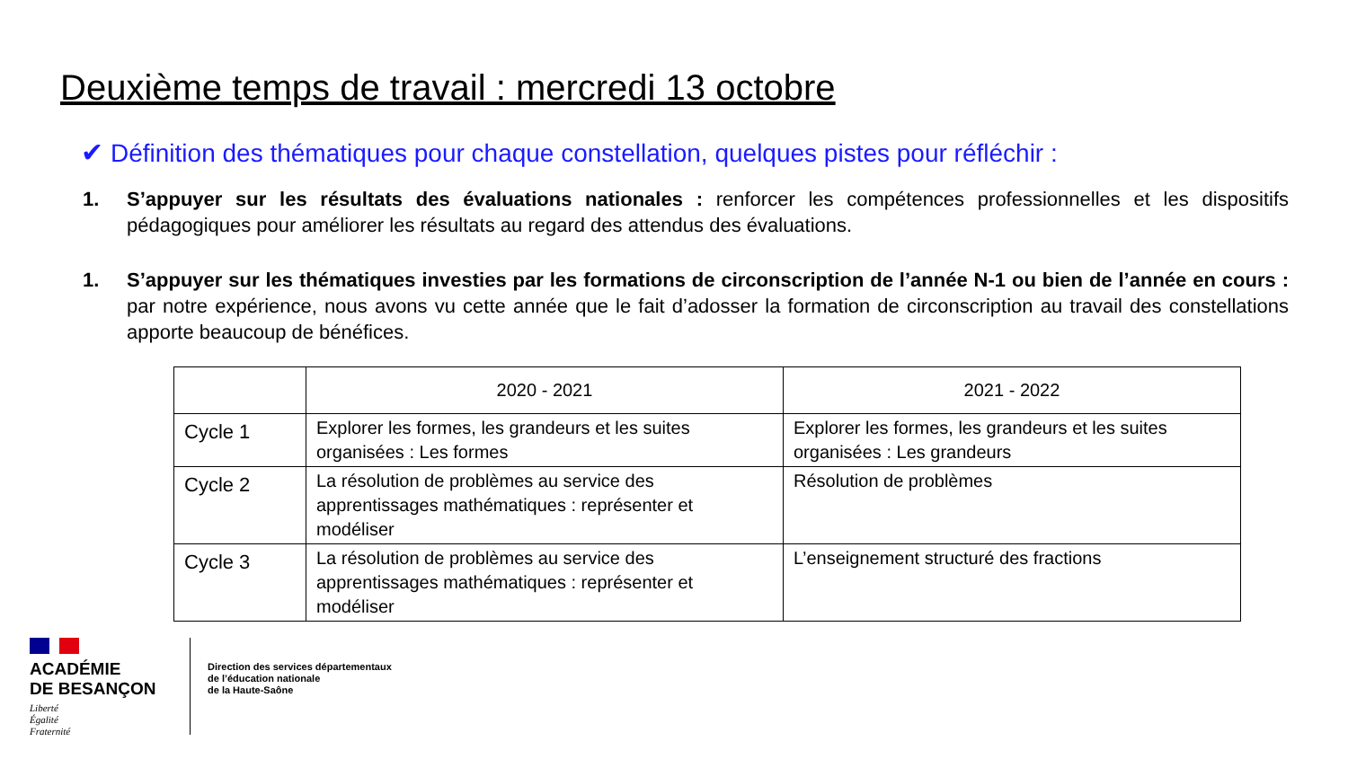Deuxième temps de travail : mercredi 13 octobre
✔ Définition des thématiques pour chaque constellation, quelques pistes pour réfléchir :
1. S’appuyer sur les résultats des évaluations nationales : renforcer les compétences professionnelles et les dispositifs pédagogiques pour améliorer les résultats au regard des attendus des évaluations.
1. S’appuyer sur les thématiques investies par les formations de circonscription de l’année N-1 ou bien de l’année en cours : par notre expérience, nous avons vu cette année que le fait d’adosser la formation de circonscription au travail des constellations apporte beaucoup de bénéfices.
| | 2020 - 2021 | 2021 - 2022 |
| --- | --- | --- |
| Cycle 1 | Explorer les formes, les grandeurs et les suites organisées : Les formes | Explorer les formes, les grandeurs et les suites organisées : Les grandeurs |
| Cycle 2 | La résolution de problèmes au service des apprentissages mathématiques : représenter et modéliser | Résolution de problèmes |
| Cycle 3 | La résolution de problèmes au service des apprentissages mathématiques : représenter et modéliser | L’enseignement structuré des fractions |
ACADÉMIE
DE BESANÇON
Liberté
Égalité
Fraternité
Direction des services départementaux
de l’éducation nationale
de la Haute-Saône